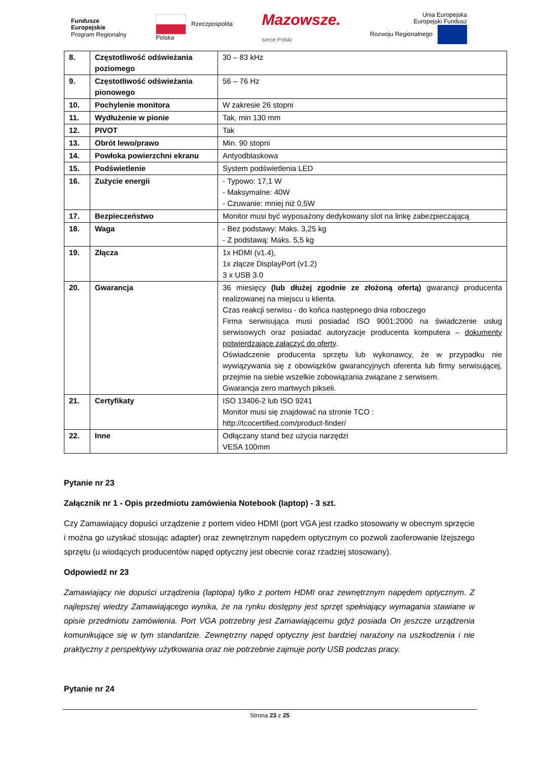Fundusze
Europejskie
Program Regionalny
Rzeczpospolita
Polska
Mazowsze.
serce Polski
Unia Europejska
Europejski Fundusz
Rozwoju Regionalnego
| 8. | Częstotliwość odświeżania poziomego | 30 – 83 kHz |
| 9. | Częstotliwość odświeżania pionowego | 56 – 76 Hz |
| 10. | Pochylenie monitora | W zakresie 26 stopni |
| 11. | Wydłużenie w pionie | Tak, min 130 mm |
| 12. | PIVOT | Tak |
| 13. | Obrót lewo/prawo | Min. 90 stopni |
| 14. | Powłoka powierzchni ekranu | Antyodblaskowa |
| 15. | Podświetlenie | System podświetlenia LED |
| 16. | Zużycie energii | - Typowo: 17,1 W - Maksymalne: 40W - Czuwanie: mniej niż 0,5W |
| 17. | Bezpieczeństwo | Monitor musi być wyposażony dedykowany slot na linkę zabezpieczającą |
| 18. | Waga | - Bez podstawy: Maks. 3,25 kg - Z podstawą: Maks. 5,5 kg |
| 19. | Złącza | 1x HDMI (v1.4), 1x złącze DisplayPort (v1.2) 3 x USB 3.0 |
| 20. | Gwarancja | 36 miesięcy (lub dłużej zgodnie ze złożoną ofertą) gwarancji producenta realizowanej na miejscu u klienta. Czas reakcji serwisu - do końca następnego dnia roboczego Firma serwisująca musi posiadać ISO 9001:2000 na świadczenie usług serwisowych oraz posiadać autoryzacje producenta komputera – dokumenty potwierdzające załączyć do oferty . Oświadczenie producenta sprzętu lub wykonawcy, że w przypadku nie wywiązywania się z obowiązków gwarancyjnych oferenta lub firmy serwisującej, przejmie na siebie wszelkie zobowiązania związane z serwisem. Gwarancja zero martwych pikseli. |
| 21. | Certyfikaty | ISO 13406-2 lub ISO 9241 Monitor musi się znajdować na stronie TCO : http://tcocertified.com/product-finder/ |
| 22. | Inne | Odłączany stand bez użycia narzędzi VESA 100mm |
Pytanie nr 23
Załącznik nr 1 - Opis przedmiotu zamówienia Notebook (laptop) - 3 szt.
Czy Zamawiający dopuści urządzenie z portem video HDMI (port VGA jest rzadko stosowany w obecnym sprzęcie i można go uzyskać stosując adapter) oraz zewnętrznym napędem optycznym co pozwoli zaoferowanie lżejszego sprzętu (u wiodących producentów napęd optyczny jest obecnie coraz rzadziej stosowany).
Odpowiedź nr 23
Zamawiający nie dopuści urządzenia (laptopa) tylko z portem HDMI oraz zewnętrznym napędem optycznym. Z najlepszej wiedzy Zamawiającego wynika, że na rynku dostępny jest sprzęt spełniający wymagania stawiane w opisie przedmiotu zamówienia. Port VGA potrzebny jest Zamawiającemu gdyż posiada On jeszcze urządzenia komunikujące się w tym standardzie. Zewnętrzny napęd optyczny jest bardziej narażony na uszkodzenia i nie praktyczny z perspektywy użytkowania oraz nie potrzebnie zajmuje porty USB podczas pracy.
Pytanie nr 24
Strona 23 z 25